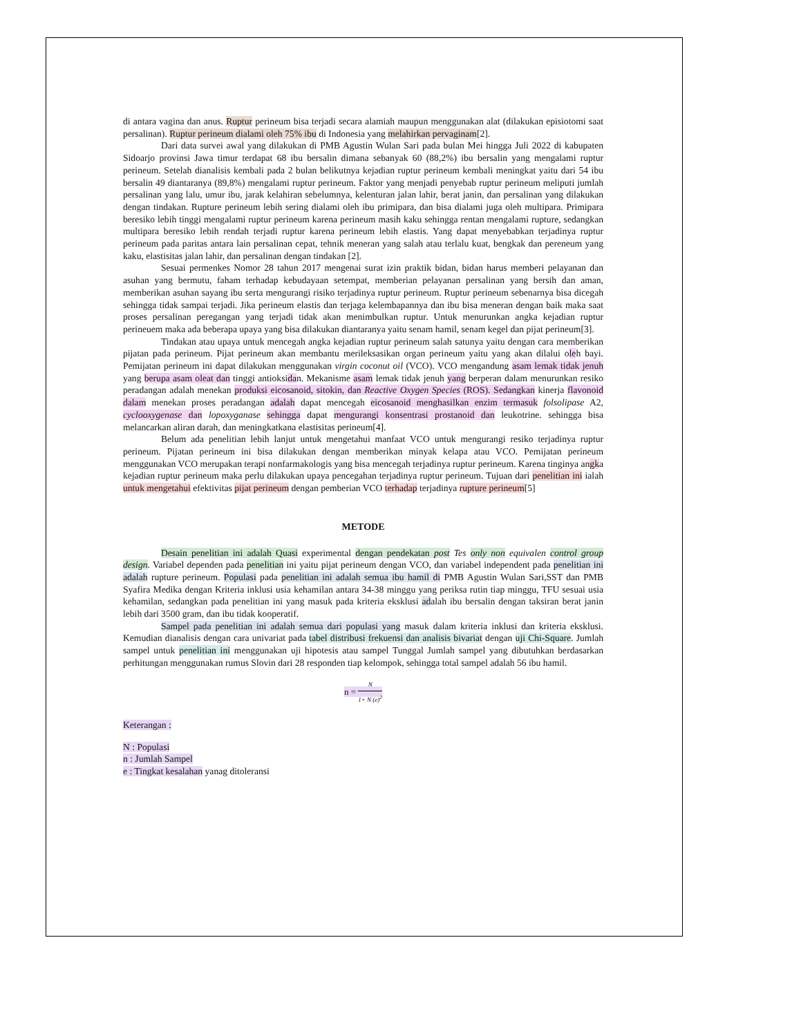di antara vagina dan anus. Ruptur perineum bisa terjadi secara alamiah maupun menggunakan alat (dilakukan episiotomi saat persalinan). Ruptur perineum dialami oleh 75% ibu di Indonesia yang melahirkan pervaginam[2].
Dari data survei awal yang dilakukan di PMB Agustin Wulan Sari pada bulan Mei hingga Juli 2022 di kabupaten Sidoarjo provinsi Jawa timur terdapat 68 ibu bersalin dimana sebanyak 60 (88,2%) ibu bersalin yang mengalami ruptur perineum. Setelah dianalisis kembali pada 2 bulan belikutnya kejadian ruptur perineum kembali meningkat yaitu dari 54 ibu bersalin 49 diantaranya (89,8%) mengalami ruptur perineum. Faktor yang menjadi penyebab ruptur perineum meliputi jumlah persalinan yang lalu, umur ibu, jarak kelahiran sebelumnya, kelenturan jalan lahir, berat janin, dan persalinan yang dilakukan dengan tindakan. Rupture perineum lebih sering dialami oleh ibu primipara, dan bisa dialami juga oleh multipara. Primipara beresiko lebih tinggi mengalami ruptur perineum karena perineum masih kaku sehingga rentan mengalami rupture, sedangkan multipara beresiko lebih rendah terjadi ruptur karena perineum lebih elastis. Yang dapat menyebabkan terjadinya ruptur perineum pada paritas antara lain persalinan cepat, tehnik meneran yang salah atau terlalu kuat, bengkak dan pereneum yang kaku, elastisitas jalan lahir, dan persalinan dengan tindakan [2].
Sesuai permenkes Nomor 28 tahun 2017 mengenai surat izin praktik bidan, bidan harus memberi pelayanan dan asuhan yang bermutu, faham terhadap kebudayaan setempat, memberian pelayanan persalinan yang bersih dan aman, memberikan asuhan sayang ibu serta mengurangi risiko terjadinya ruptur perineum. Ruptur perineum sebenarnya bisa dicegah sehingga tidak sampai terjadi. Jika perineum elastis dan terjaga kelembapannya dan ibu bisa meneran dengan baik maka saat proses persalinan peregangan yang terjadi tidak akan menimbulkan ruptur. Untuk menurunkan angka kejadian ruptur perineuem maka ada beberapa upaya yang bisa dilakukan diantaranya yaitu senam hamil, senam kegel dan pijat perineum[3].
Tindakan atau upaya untuk mencegah angka kejadian ruptur perineum salah satunya yaitu dengan cara memberikan pijatan pada perineum. Pijat perineum akan membantu merileksasikan organ perineum yaitu yang akan dilalui oleh bayi. Pemijatan perineum ini dapat dilakukan menggunakan virgin coconut oil (VCO). VCO mengandung asam lemak tidak jenuh yang berupa asam oleat dan tinggi antioksidan. Mekanisme asam lemak tidak jenuh yang berperan dalam menurunkan resiko peradangan adalah menekan produksi eicosanoid, sitokin, dan Reactive Oxygen Species (ROS). Sedangkan kinerja flavonoid dalam menekan proses peradangan adalah dapat mencegah eicosanoid menghasilkan enzim termasuk folsolipase A2, cyclooxygenase dan lopoxyganase sehingga dapat mengurangi konsentrasi prostanoid dan leukotrine. sehingga bisa melancarkan aliran darah, dan meningkatkana elastisitas perineum[4].
Belum ada penelitian lebih lanjut untuk mengetahui manfaat VCO untuk mengurangi resiko terjadinya ruptur perineum. Pijatan perineum ini bisa dilakukan dengan memberikan minyak kelapa atau VCO. Pemijatan perineum menggunakan VCO merupakan terapi nonfarmakologis yang bisa mencegah terjadinya ruptur perineum. Karena tinginya angka kejadian ruptur perineum maka perlu dilakukan upaya pencegahan terjadinya ruptur perineum. Tujuan dari penelitian ini ialah untuk mengetahui efektivitas pijat perineum dengan pemberian VCO terhadap terjadinya rupture perineum[5]
METODE
Desain penelitian ini adalah Quasi experimental dengan pendekatan post Tes only non equivalen control group design. Variabel dependen pada penelitian ini yaitu pijat perineum dengan VCO, dan variabel independent pada penelitian ini adalah rupture perineum. Populasi pada penelitian ini adalah semua ibu hamil di PMB Agustin Wulan Sari,SST dan PMB Syafira Medika dengan Kriteria inklusi usia kehamilan antara 34-38 minggu yang periksa rutin tiap minggu, TFU sesuai usia kehamilan, sedangkan pada penelitian ini yang masuk pada kriteria eksklusi adalah ibu bersalin dengan taksiran berat janin lebih dari 3500 gram, dan ibu tidak kooperatif.
Sampel pada penelitian ini adalah semua dari populasi yang masuk dalam kriteria inklusi dan kriteria eksklusi. Kemudian dianalisis dengan cara univariat pada tabel distribusi frekuensi dan analisis bivariat dengan uji Chi-Square. Jumlah sampel untuk penelitian ini menggunakan uji hipotesis atau sampel Tunggal Jumlah sampel yang dibutuhkan berdasarkan perhitungan menggunakan rumus Slovin dari 28 responden tiap kelompok, sehingga total sampel adalah 56 ibu hamil.
n = N 1+ N (e)<sup>2</sup>
Keterangan :
N : Populasi
n : Jumlah Sampel
e : Tingkat kesalahan yanag ditoleransi